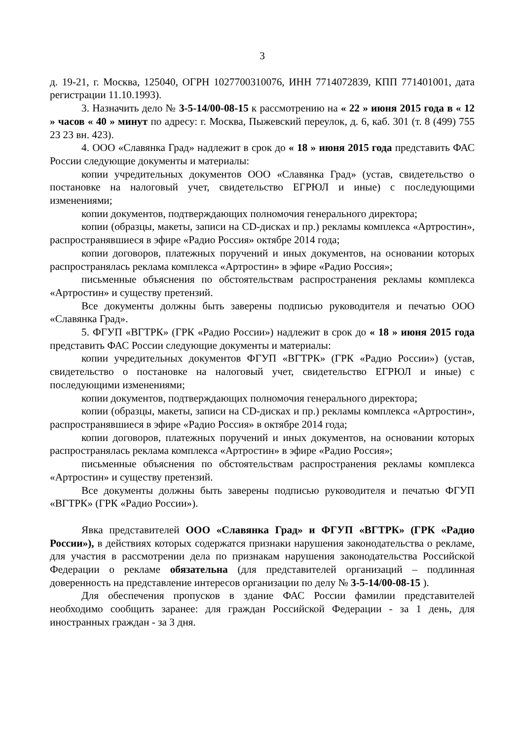3
д. 19-21, г. Москва, 125040, ОГРН 1027700310076, ИНН 7714072839, КПП 771401001, дата регистрации 11.10.1993).
3. Назначить дело № 3-5-14/00-08-15 к рассмотрению на « 22 » июня 2015 года в « 12 » часов « 40 » минут по адресу: г. Москва, Пыжевский переулок, д. 6, каб. 301 (т. 8 (499) 755 23 23 вн. 423).
4. ООО «Славянка Град» надлежит в срок до « 18 » июня 2015 года представить ФАС России следующие документы и материалы:
копии учредительных документов ООО «Славянка Град» (устав, свидетельство о постановке на налоговый учет, свидетельство ЕГРЮЛ и иные) с последующими изменениями;
копии документов, подтверждающих полномочия генерального директора;
копии (образцы, макеты, записи на CD-дисках и пр.) рекламы комплекса «Артростин», распространявшиеся в эфире «Радио Россия» октябре 2014 года;
копии договоров, платежных поручений и иных документов, на основании которых распространялась реклама комплекса «Артростин» в эфире «Радио Россия»;
письменные объяснения по обстоятельствам распространения рекламы комплекса «Артростин» и существу претензий.
Все документы должны быть заверены подписью руководителя и печатью ООО «Славянка Град».
5. ФГУП «ВГТРК» (ГРК «Радио России») надлежит в срок до « 18 » июня 2015 года представить ФАС России следующие документы и материалы:
копии учредительных документов ФГУП «ВГТРК» (ГРК «Радио России») (устав, свидетельство о постановке на налоговый учет, свидетельство ЕГРЮЛ и иные) с последующими изменениями;
копии документов, подтверждающих полномочия генерального директора;
копии (образцы, макеты, записи на CD-дисках и пр.) рекламы комплекса «Артростин», распространявшиеся в эфире «Радио Россия» в октябре 2014 года;
копии договоров, платежных поручений и иных документов, на основании которых распространялась реклама комплекса «Артростин» в эфире «Радио Россия»;
письменные объяснения по обстоятельствам распространения рекламы комплекса «Артростин» и существу претензий.
Все документы должны быть заверены подписью руководителя и печатью ФГУП «ВГТРК» (ГРК «Радио России»).
Явка представителей ООО «Славянка Град» и ФГУП «ВГТРК» (ГРК «Радио России»), в действиях которых содержатся признаки нарушения законодательства о рекламе, для участия в рассмотрении дела по признакам нарушения законодательства Российской Федерации о рекламе обязательна (для представителей организаций – подлинная доверенность на представление интересов организации по делу № 3-5-14/00-08-15 ).
Для обеспечения пропусков в здание ФАС России фамилии представителей необходимо сообщить заранее: для граждан Российской Федерации - за 1 день, для иностранных граждан - за 3 дня.